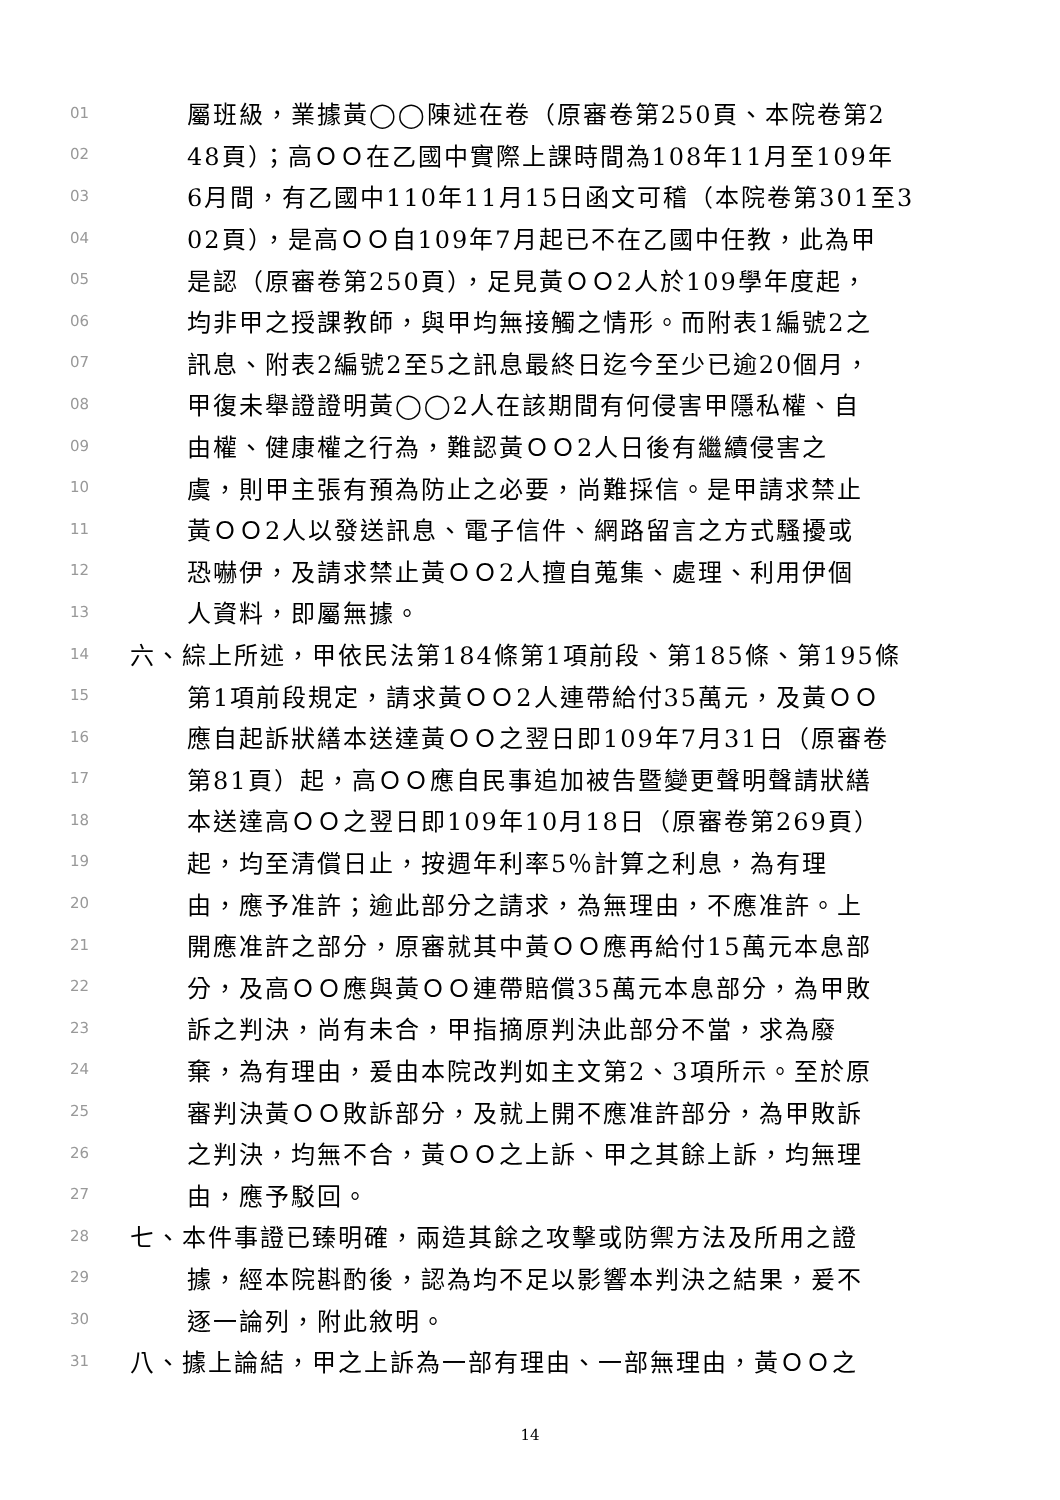01 屬班級，業據黃◯◯陳述在卷（原審卷第250頁、本院卷第2
02 48頁）；高ＯＯ在乙國中實際上課時間為108年11月至109年
03 6月間，有乙國中110年11月15日函文可稽（本院卷第301至3
04 02頁），是高ＯＯ自109年7月起已不在乙國中任教，此為甲
05 是認（原審卷第250頁），足見黃ＯＯ2人於109學年度起，
06 均非甲之授課教師，與甲均無接觸之情形。而附表1編號2之
07 訊息、附表2編號2至5之訊息最終日迄今至少已逾20個月，
08 甲復未舉證證明黃◯◯2人在該期間有何侵害甲隱私權、自
09 由權、健康權之行為，難認黃ＯＯ2人日後有繼續侵害之
10 虞，則甲主張有預為防止之必要，尚難採信。是甲請求禁止
11 黃ＯＯ2人以發送訊息、電子信件、網路留言之方式騷擾或
12 恐嚇伊，及請求禁止黃ＯＯ2人擅自蒐集、處理、利用伊個
13 人資料，即屬無據。
14 六、綜上所述，甲依民法第184條第1項前段、第185條、第195條
15 第1項前段規定，請求黃ＯＯ2人連帶給付35萬元，及黃ＯＯ
16 應自起訴狀繕本送達黃ＯＯ之翌日即109年7月31日（原審卷
17 第81頁）起，高ＯＯ應自民事追加被告暨變更聲明聲請狀繕
18 本送達高ＯＯ之翌日即109年10月18日（原審卷第269頁）
19 起，均至清償日止，按週年利率5％計算之利息，為有理
20 由，應予准許；逾此部分之請求，為無理由，不應准許。上
21 開應准許之部分，原審就其中黃ＯＯ應再給付15萬元本息部
22 分，及高ＯＯ應與黃ＯＯ連帶賠償35萬元本息部分，為甲敗
23 訴之判決，尚有未合，甲指摘原判決此部分不當，求為廢
24 棄，為有理由，爰由本院改判如主文第2、3項所示。至於原
25 審判決黃ＯＯ敗訴部分，及就上開不應准許部分，為甲敗訴
26 之判決，均無不合，黃ＯＯ之上訴、甲之其餘上訴，均無理
27 由，應予駁回。
28 七、本件事證已臻明確，兩造其餘之攻擊或防禦方法及所用之證
29 據，經本院斟酌後，認為均不足以影響本判決之結果，爰不
30 逐一論列，附此敘明。
31 八、據上論結，甲之上訴為一部有理由、一部無理由，黃ＯＯ之
14